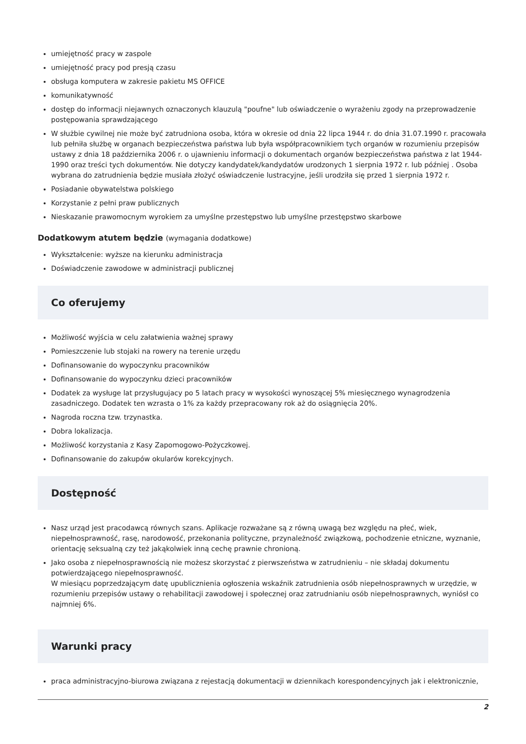umiejętność pracy w zaspole
umiejętność pracy pod presją czasu
obsługa komputera w zakresie pakietu MS OFFICE
komunikatywność
dostęp do informacji niejawnych oznaczonych klauzulą "poufne" lub oświadczenie o wyrażeniu zgody na przeprowadzenie postępowania sprawdzającego
W służbie cywilnej nie może być zatrudniona osoba, która w okresie od dnia 22 lipca 1944 r. do dnia 31.07.1990 r. pracowała lub pełniła służbę w organach bezpieczeństwa państwa lub była współpracownikiem tych organów w rozumieniu przepisów ustawy z dnia 18 października 2006 r. o ujawnieniu informacji o dokumentach organów bezpieczeństwa państwa z lat 1944-1990 oraz treści tych dokumentów. Nie dotyczy kandydatek/kandydatów urodzonych 1 sierpnia 1972 r. lub później . Osoba wybrana do zatrudnienia będzie musiała złożyć oświadczenie lustracyjne, jeśli urodziła się przed 1 sierpnia 1972 r.
Posiadanie obywatelstwa polskiego
Korzystanie z pełni praw publicznych
Nieskazanie prawomocnym wyrokiem za umyślne przestępstwo lub umyślne przestępstwo skarbowe
Dodatkowym atutem będzie (wymagania dodatkowe)
Wykształcenie: wyższe na kierunku administracja
Doświadczenie zawodowe w administracji publicznej
Co oferujemy
Możliwość wyjścia w celu załatwienia ważnej sprawy
Pomieszczenie lub stojaki na rowery na terenie urzędu
Dofinansowanie do wypoczynku pracowników
Dofinansowanie do wypoczynku dzieci pracowników
Dodatek za wysługe lat przysługujacy po 5 latach pracy w wysokości wynoszącej 5% miesięcznego wynagrodzenia zasadniczego. Dodatek ten wzrasta o 1% za każdy przepracowany rok aż do osiągnięcia 20%.
Nagroda roczna tzw. trzynastka.
Dobra lokalizacja.
Możliwość korzystania z Kasy Zapomogowo-Pożyczkowej.
Dofinansowanie do zakupów okularów korekcyjnych.
Dostępność
Nasz urząd jest pracodawcą równych szans. Aplikacje rozważane są z równą uwagą bez względu na płeć, wiek, niepełnosprawność, rasę, narodowość, przekonania polityczne, przynależność związkową, pochodzenie etniczne, wyznanie, orientację seksualną czy też jakąkolwiek inną cechę prawnie chronioną.
Jako osoba z niepełnosprawnością nie możesz skorzystać z pierwszeństwa w zatrudnieniu – nie składaj dokumentu potwierdzającego niepełnosprawność.
W miesiącu poprzedzającym datę upublicznienia ogłoszenia wskaźnik zatrudnienia osób niepełnosprawnych w urzędzie, w rozumieniu przepisów ustawy o rehabilitacji zawodowej i społecznej oraz zatrudnianiu osób niepełnosprawnych, wyniósł co najmniej 6%.
Warunki pracy
praca administracyjno-biurowa związana z rejestacją dokumentacji w dziennikach korespondencyjnych jak i elektronicznie,
2